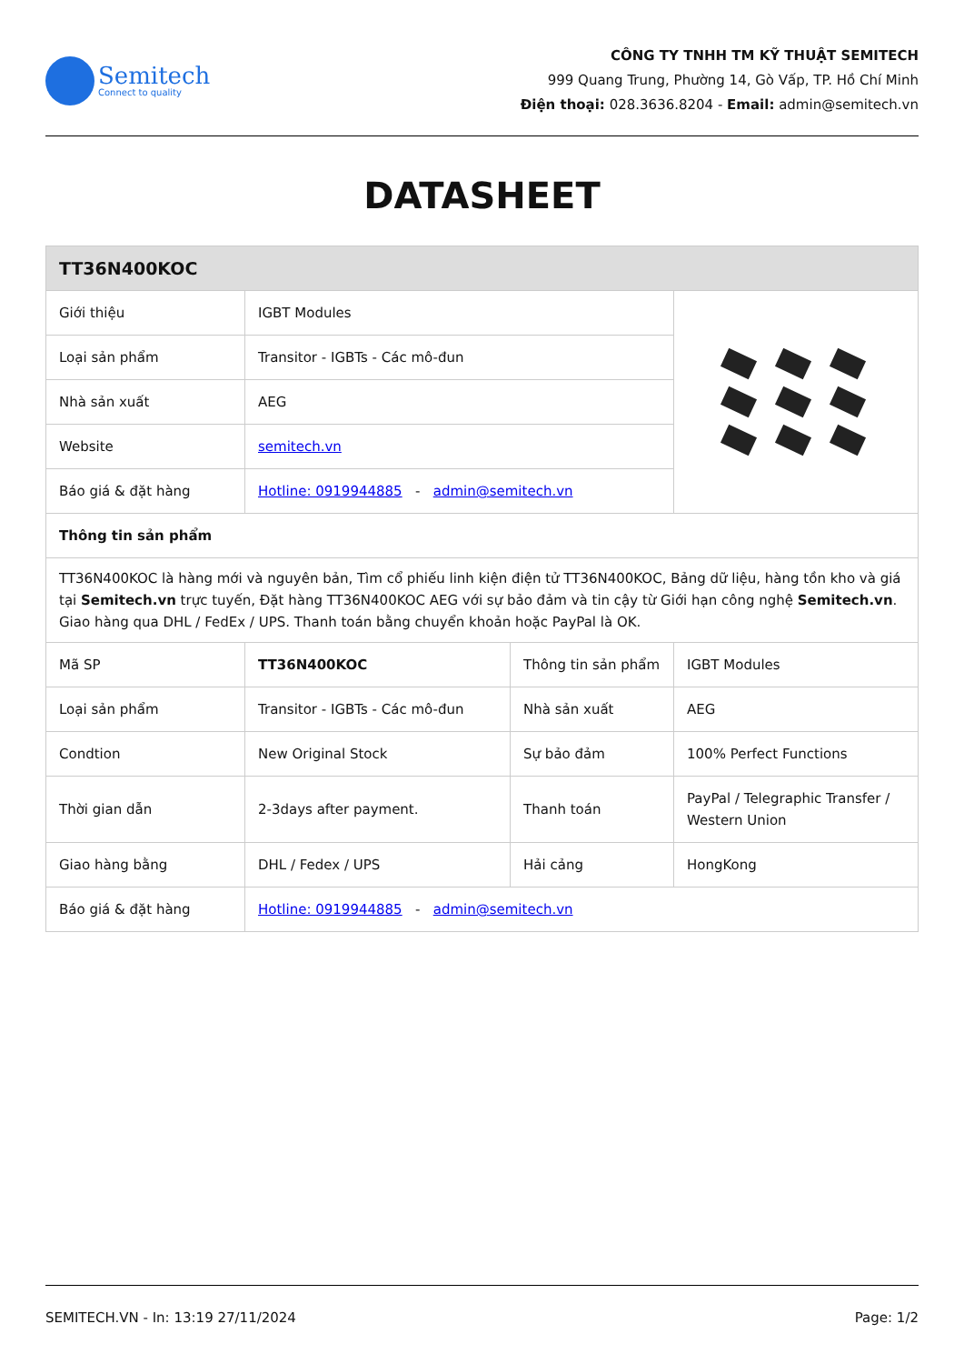Semitech
Connect to quality
CÔNG TY TNHH TM KỸ THUẬT SEMITECH
999 Quang Trung, Phường 14, Gò Vấp, TP. Hồ Chí Minh
Điện thoại: 028.3636.8204 - Email: admin@semitech.vn
DATASHEET
| TT36N400KOC | | | |
| --- | --- | --- | --- |
| Giới thiệu | IGBT Modules | | |
| Loại sản phẩm | Transitor - IGBTs - Các mô-đun | | |
| Nhà sản xuất | AEG | | |
| Website | semitech.vn | | |
| Báo giá & đặt hàng | Hotline: 0919944885 - admin@semitech.vn | | |
| Thông tin sản phẩm | | | |
| TT36N400KOC là hàng mới và nguyên bản, Tìm cổ phiếu linh kiện điện tử TT36N400KOC, Bảng dữ liệu, hàng tồn kho và giá tại Semitech.vn trực tuyến, Đặt hàng TT36N400KOC AEG với sự bảo đảm và tin cậy từ Giới hạn công nghệ Semitech.vn . Giao hàng qua DHL / FedEx / UPS. Thanh toán bằng chuyển khoản hoặc PayPal là OK. | | | |
| Mã SP | TT36N400KOC | Thông tin sản phẩm | IGBT Modules |
| Loại sản phẩm | Transitor - IGBTs - Các mô-đun | Nhà sản xuất | AEG |
| Condtion | New Original Stock | Sự bảo đảm | 100% Perfect Functions |
| Thời gian dẫn | 2-3days after payment. | Thanh toán | PayPal / Telegraphic Transfer / Western Union |
| Giao hàng bằng | DHL / Fedex / UPS | Hải cảng | HongKong |
| Báo giá & đặt hàng | Hotline: 0919944885 - admin@semitech.vn | | |
SEMITECH.VN - In: 13:19 27/11/2024 Page: 1/2